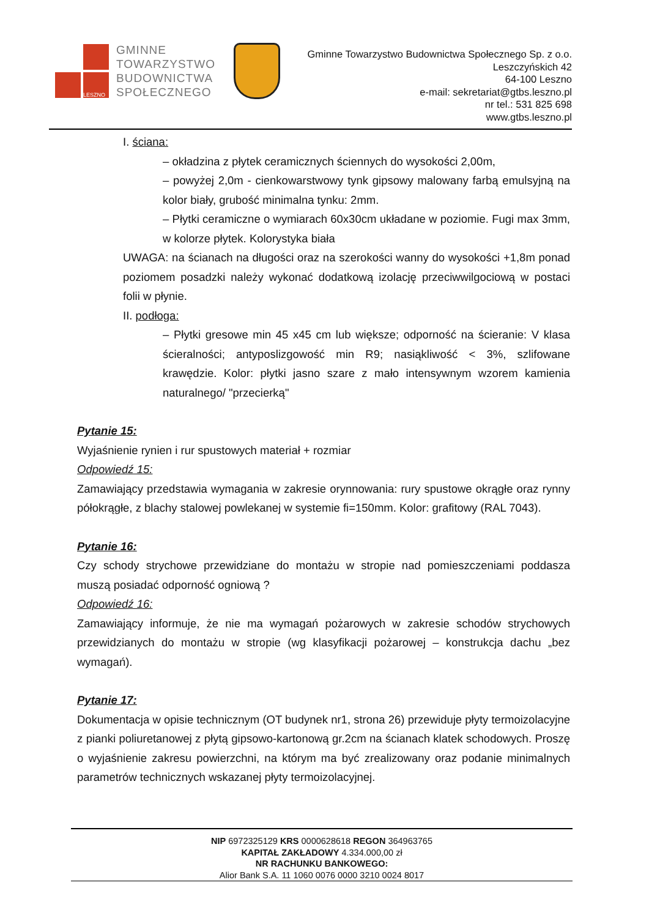LESZNO
GMINNE
TOWARZYSTWO
BUDOWNICTWA
SPOŁECZNEGO
Gminne Towarzystwo Budownictwa Społecznego Sp. z o.o.
Leszczyńskich 42
64-100 Leszno
e-mail: sekretariat@gtbs.leszno.pl
nr tel.: 531 825 698
www.gtbs.leszno.pl
I. ściana:
– okładzina z płytek ceramicznych ściennych do wysokości 2,00m,
– powyżej 2,0m - cienkowarstwowy tynk gipsowy malowany farbą emulsyjną na kolor biały, grubość minimalna tynku: 2mm.
– Płytki ceramiczne o wymiarach 60x30cm układane w poziomie. Fugi max 3mm, w kolorze płytek. Kolorystyka biała
UWAGA: na ścianach na długości oraz na szerokości wanny do wysokości +1,8m ponad poziomem posadzki należy wykonać dodatkową izolację przeciwwilgociową w postaci folii w płynie.
II. podłoga:
– Płytki gresowe min 45 x45 cm lub większe; odporność na ścieranie: V klasa ścieralności; antyposlizgowość min R9; nasiąkliwość < 3%, szlifowane krawędzie. Kolor: płytki jasno szare z mało intensywnym wzorem kamienia naturalnego/ "przecierką"
Pytanie 15:
Wyjaśnienie rynien i rur spustowych materiał + rozmiar
Odpowiedź 15:
Zamawiający przedstawia wymagania w zakresie orynnowania: rury spustowe okrągłe oraz rynny półokrągłe, z blachy stalowej powlekanej w systemie fi=150mm. Kolor: grafitowy (RAL 7043).
Pytanie 16:
Czy schody strychowe przewidziane do montażu w stropie nad pomieszczeniami poddasza muszą posiadać odporność ogniową ?
Odpowiedź 16:
Zamawiający informuje, że nie ma wymagań pożarowych w zakresie schodów strychowych przewidzianych do montażu w stropie (wg klasyfikacji pożarowej – konstrukcja dachu „bez wymagań).
Pytanie 17:
Dokumentacja w opisie technicznym (OT budynek nr1, strona 26) przewiduje płyty termoizolacyjne z pianki poliuretanowej z płytą gipsowo-kartonową gr.2cm na ścianach klatek schodowych. Proszę o wyjaśnienie zakresu powierzchni, na którym ma być zrealizowany oraz podanie minimalnych parametrów technicznych wskazanej płyty termoizolacyjnej.
NIP 6972325129 KRS 0000628618 REGON 364963765
KAPITAŁ ZAKŁADOWY 4.334.000,00 zł
NR RACHUNKU BANKOWEGO:
Alior Bank S.A. 11 1060 0076 0000 3210 0024 8017